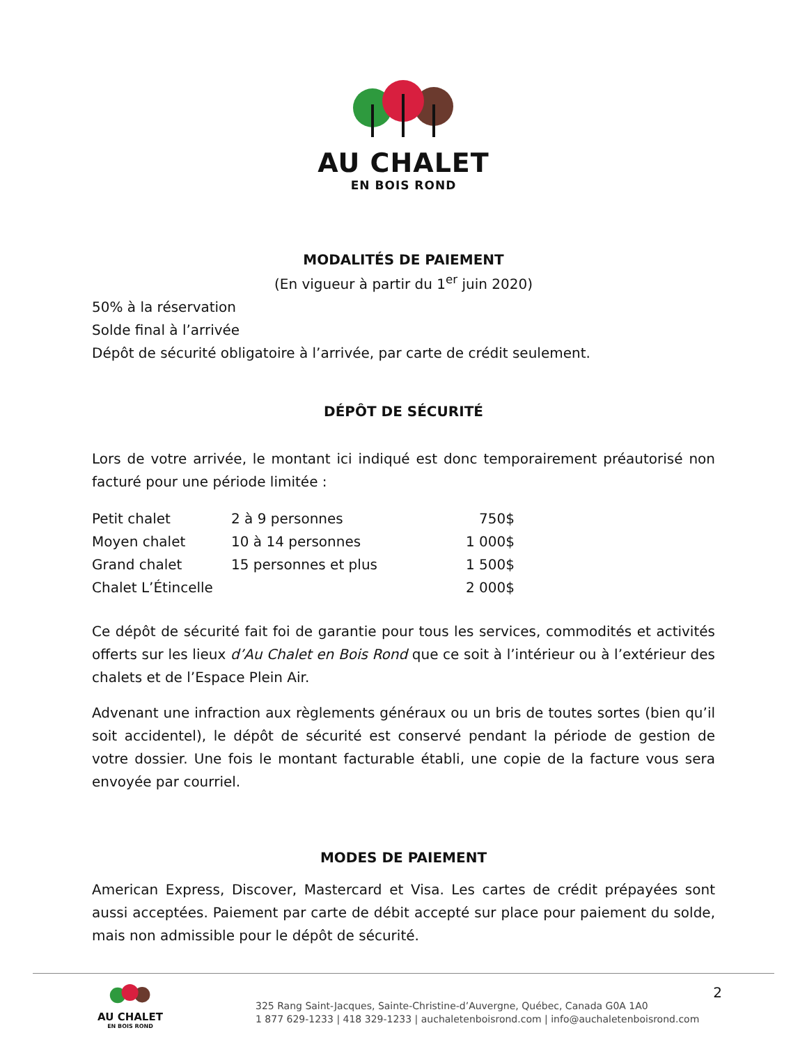AU CHALET
EN BOIS ROND
MODALITÉS DE PAIEMENT
(En vigueur à partir du 1<sup>er</sup> juin 2020)
50% à la réservation
Solde final à l’arrivée
Dépôt de sécurité obligatoire à l’arrivée, par carte de crédit seulement.
DÉPÔT DE SÉCURITÉ
Lors de votre arrivée, le montant ici indiqué est donc temporairement préautorisé non facturé pour une période limitée :
| Petit chalet | 2 à 9 personnes | 750$ |
| Moyen chalet | 10 à 14 personnes | 1 000$ |
| Grand chalet | 15 personnes et plus | 1 500$ |
| Chalet L’Étincelle | | 2 000$ |
Ce dépôt de sécurité fait foi de garantie pour tous les services, commodités et activités offerts sur les lieux d’Au Chalet en Bois Rond que ce soit à l’intérieur ou à l’extérieur des chalets et de l’Espace Plein Air.
Advenant une infraction aux règlements généraux ou un bris de toutes sortes (bien qu’il soit accidentel), le dépôt de sécurité est conservé pendant la période de gestion de votre dossier. Une fois le montant facturable établi, une copie de la facture vous sera envoyée par courriel.
MODES DE PAIEMENT
American Express, Discover, Mastercard et Visa. Les cartes de crédit prépayées sont aussi acceptées. Paiement par carte de débit accepté sur place pour paiement du solde, mais non admissible pour le dépôt de sécurité.
AU CHALET
EN BOIS ROND
325 Rang Saint-Jacques, Sainte-Christine-d’Auvergne, Québec, Canada G0A 1A0
1 877 629-1233 | 418 329-1233 | auchaletenboisrond.com | info@auchaletenboisrond.com
2